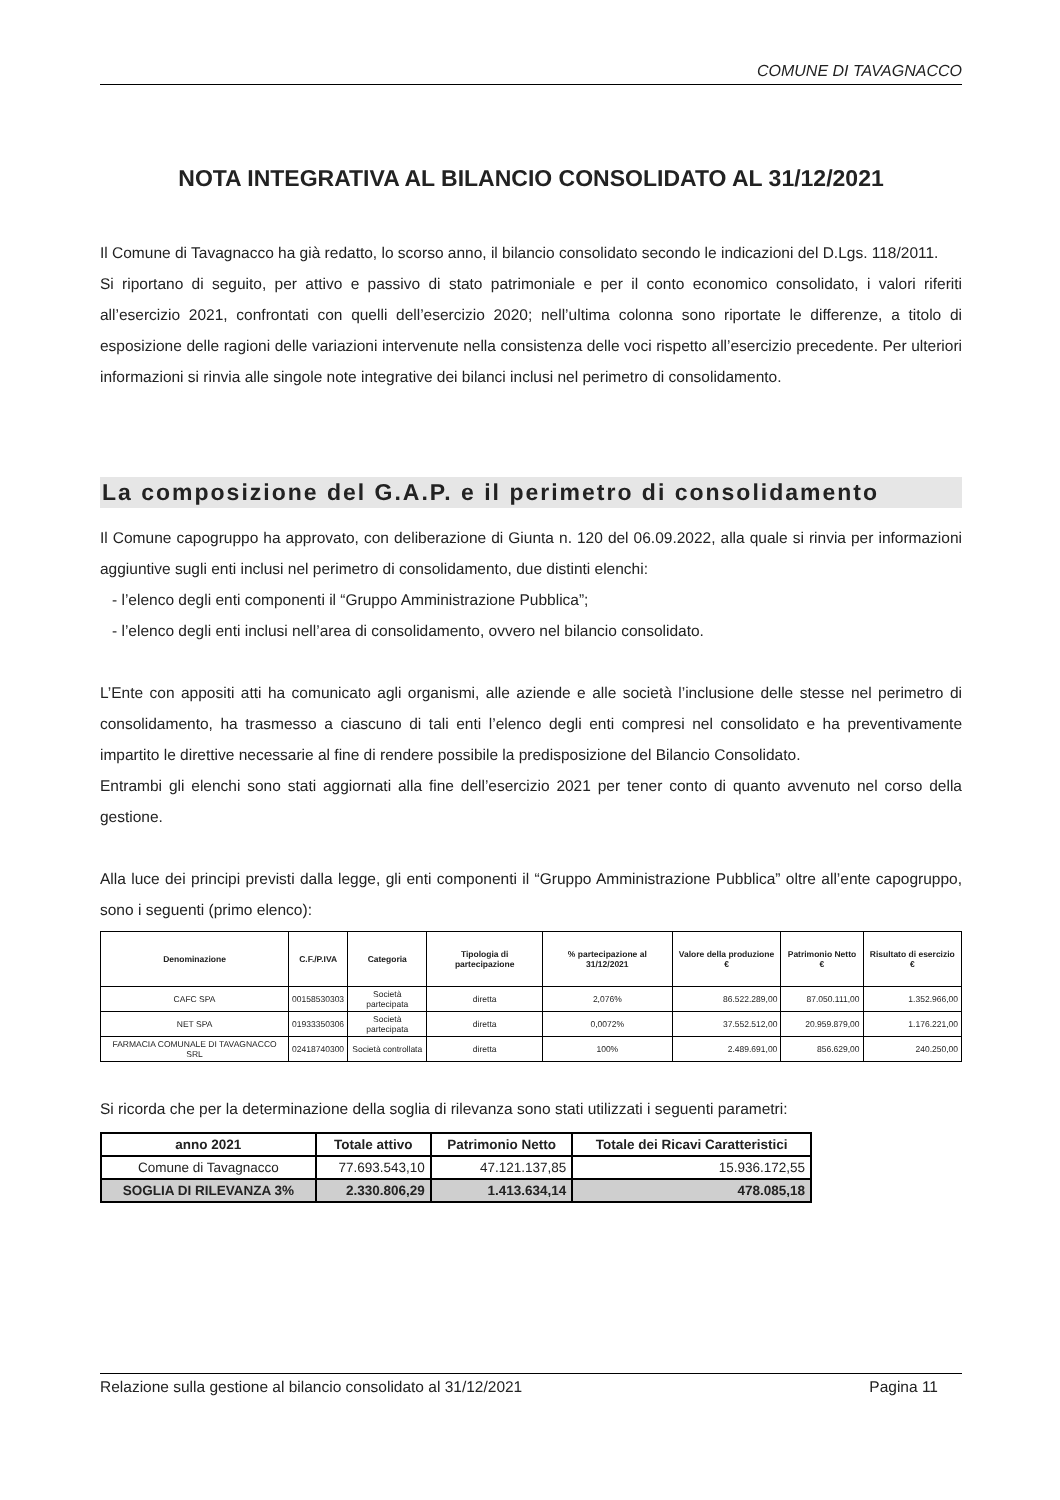COMUNE DI TAVAGNACCO
NOTA INTEGRATIVA AL BILANCIO CONSOLIDATO AL 31/12/2021
Il Comune di Tavagnacco ha già redatto, lo scorso anno, il bilancio consolidato secondo le indicazioni del D.Lgs. 118/2011.
Si riportano di seguito, per attivo e passivo di stato patrimoniale e per il conto economico consolidato, i valori riferiti all’esercizio 2021, confrontati con quelli dell’esercizio 2020; nell’ultima colonna sono riportate le differenze, a titolo di esposizione delle ragioni delle variazioni intervenute nella consistenza delle voci rispetto all’esercizio precedente. Per ulteriori informazioni si rinvia alle singole note integrative dei bilanci inclusi nel perimetro di consolidamento.
La composizione del G.A.P. e il perimetro di consolidamento
Il Comune capogruppo ha approvato, con deliberazione di Giunta n. 120 del 06.09.2022, alla quale si rinvia per informazioni aggiuntive sugli enti inclusi nel perimetro di consolidamento, due distinti elenchi:
- l’elenco degli enti componenti il “Gruppo Amministrazione Pubblica”;
- l’elenco degli enti inclusi nell’area di consolidamento, ovvero nel bilancio consolidato.
L’Ente con appositi atti ha comunicato agli organismi, alle aziende e alle società l’inclusione delle stesse nel perimetro di consolidamento, ha trasmesso a ciascuno di tali enti l’elenco degli enti compresi nel consolidato e ha preventivamente impartito le direttive necessarie al fine di rendere possibile la predisposizione del Bilancio Consolidato.
Entrambi gli elenchi sono stati aggiornati alla fine dell’esercizio 2021 per tener conto di quanto avvenuto nel corso della gestione.
Alla luce dei principi previsti dalla legge, gli enti componenti il “Gruppo Amministrazione Pubblica” oltre all’ente capogruppo, sono i seguenti (primo elenco):
| Denominazione | C.F./P.IVA | Categoria | Tipologia di partecipazione | % partecipazione al 31/12/2021 | Valore della produzione € | Patrimonio Netto € | Risultato di esercizio € |
| --- | --- | --- | --- | --- | --- | --- | --- |
| CAFC SPA | 00158530303 | Società partecipata | diretta | 2,076% | 86.522.289,00 | 87.050.111,00 | 1.352.966,00 |
| NET SPA | 01933350306 | Società partecipata | diretta | 0,0072% | 37.552.512,00 | 20.959.879,00 | 1.176.221,00 |
| FARMACIA COMUNALE DI TAVAGNACCO SRL | 02418740300 | Società controllata | diretta | 100% | 2.489.691,00 | 856.629,00 | 240.250,00 |
Si ricorda che per la determinazione della soglia di rilevanza sono stati utilizzati i seguenti parametri:
| anno 2021 | Totale attivo | Patrimonio Netto | Totale dei Ricavi Caratteristici |
| --- | --- | --- | --- |
| Comune di Tavagnacco | 77.693.543,10 | 47.121.137,85 | 15.936.172,55 |
| SOGLIA DI RILEVANZA 3% | 2.330.806,29 | 1.413.634,14 | 478.085,18 |
Relazione sulla gestione al bilancio consolidato al 31/12/2021 Pagina 11